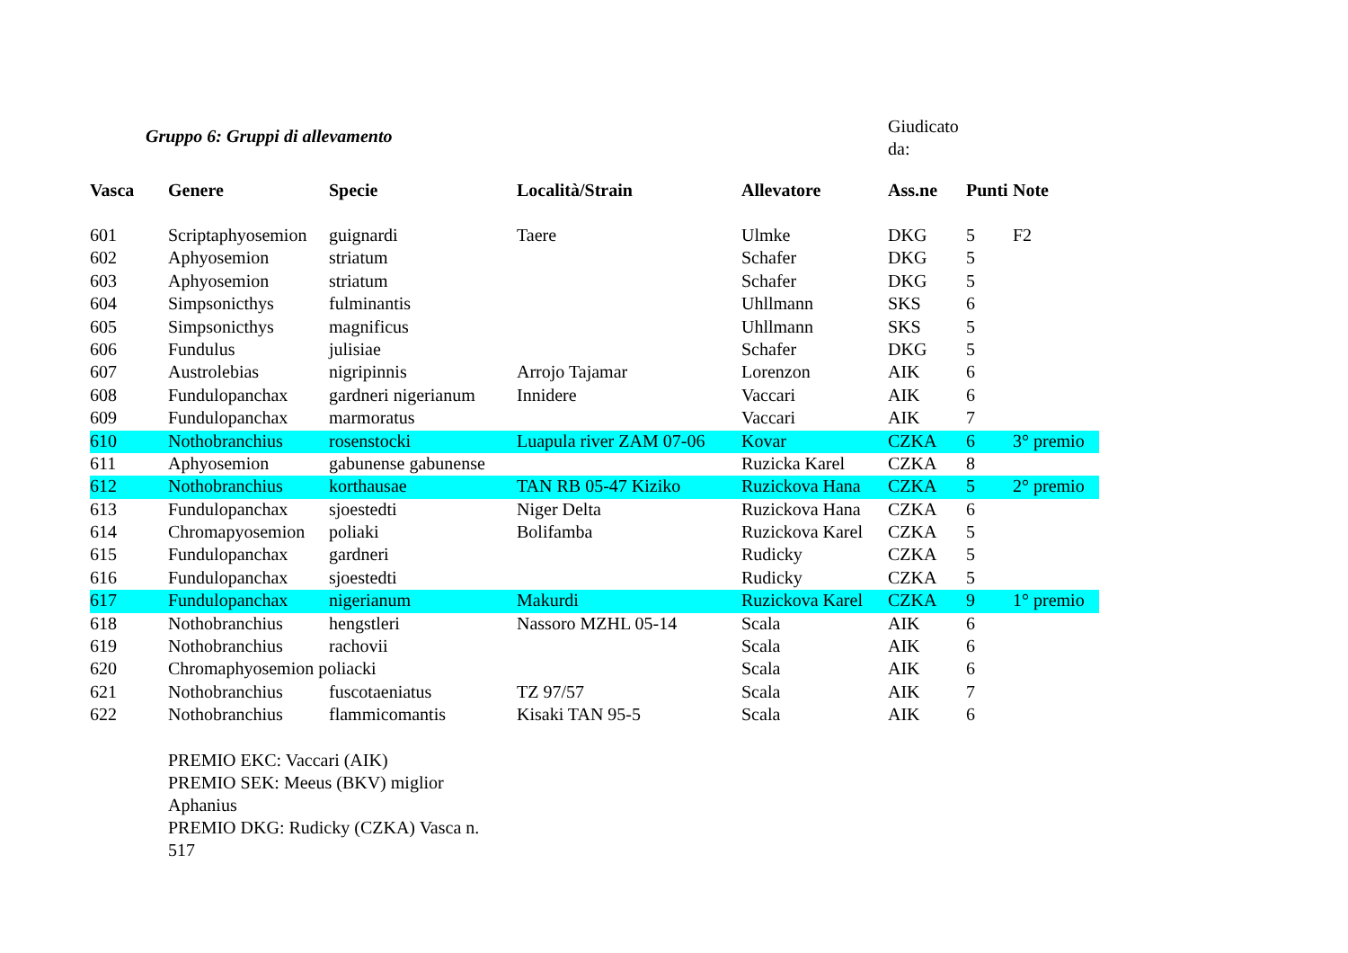Gruppo 6: Gruppi di allevamento
Giudicato
da:
| Vasca | Genere | Specie | Località/Strain | Allevatore | Ass.ne | Punti | Note |
| --- | --- | --- | --- | --- | --- | --- | --- |
| 601 | Scriptaphyosemion | guignardi | Taere | Ulmke | DKG | 5 | F2 |
| 602 | Aphyosemion | striatum | | Schafer | DKG | 5 | |
| 603 | Aphyosemion | striatum | | Schafer | DKG | 5 | |
| 604 | Simpsonicthys | fulminantis | | Uhllmann | SKS | 6 | |
| 605 | Simpsonicthys | magnificus | | Uhllmann | SKS | 5 | |
| 606 | Fundulus | julisiae | | Schafer | DKG | 5 | |
| 607 | Austrolebias | nigripinnis | Arrojo Tajamar | Lorenzon | AIK | 6 | |
| 608 | Fundulopanchax | gardneri nigerianum | Innidere | Vaccari | AIK | 6 | |
| 609 | Fundulopanchax | marmoratus | | Vaccari | AIK | 7 | |
| 610 | Nothobranchius | rosenstocki | Luapula river ZAM 07-06 | Kovar | CZKA | 6 | 3° premio |
| 611 | Aphyosemion | gabunense gabunense | | Ruzicka Karel | CZKA | 8 | |
| 612 | Nothobranchius | korthausae | TAN RB 05-47 Kiziko | Ruzickova Hana | CZKA | 5 | 2° premio |
| 613 | Fundulopanchax | sjoestedti | Niger Delta | Ruzickova Hana | CZKA | 6 | |
| 614 | Chromapyosemion | poliaki | Bolifamba | Ruzickova Karel | CZKA | 5 | |
| 615 | Fundulopanchax | gardneri | | Rudicky | CZKA | 5 | |
| 616 | Fundulopanchax | sjoestedti | | Rudicky | CZKA | 5 | |
| 617 | Fundulopanchax | nigerianum | Makurdi | Ruzickova Karel | CZKA | 9 | 1° premio |
| 618 | Nothobranchius | hengstleri | Nassoro MZHL 05-14 | Scala | AIK | 6 | |
| 619 | Nothobranchius | rachovii | | Scala | AIK | 6 | |
| 620 | Chromaphyosemion poliacki | | | Scala | AIK | 6 | |
| 621 | Nothobranchius | fuscotaeniatus | TZ 97/57 | Scala | AIK | 7 | |
| 622 | Nothobranchius | flammicomantis | Kisaki TAN 95-5 | Scala | AIK | 6 | |
PREMIO EKC: Vaccari (AIK)
PREMIO SEK: Meeus (BKV) miglior Aphanius
PREMIO DKG: Rudicky (CZKA) Vasca n. 517